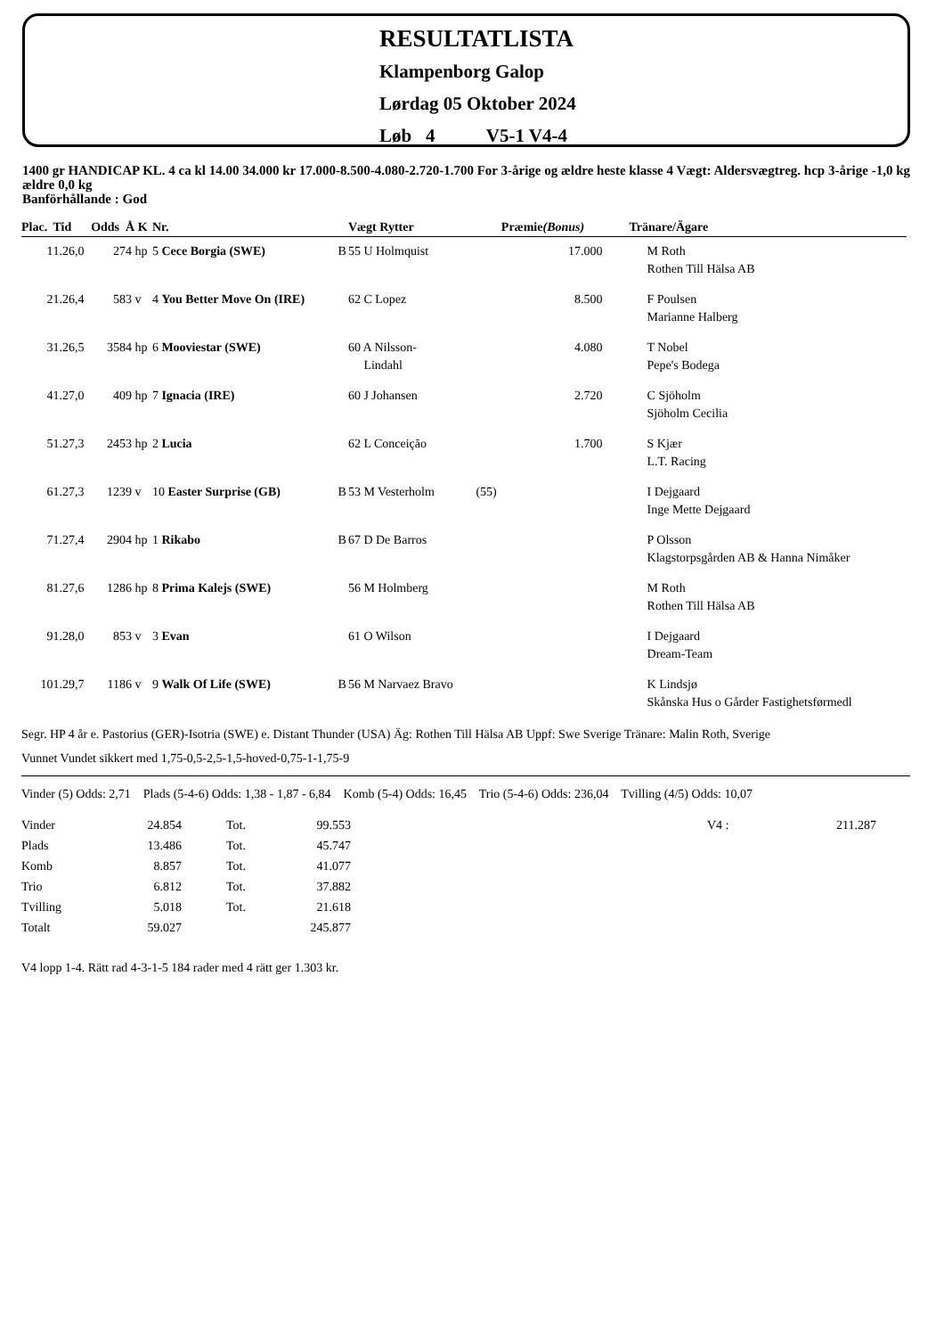RESULTATLISTA
Klampenborg Galop
Lørdag 05 Oktober 2024
Løb 4 V5-1 V4-4
1400 gr HANDICAP KL. 4 ca kl 14.00 34.000 kr 17.000-8.500-4.080-2.720-1.700 For 3-årige og ældre heste klasse 4 Vægt: Aldersvægtreg. hcp 3-årige -1,0 kg ældre 0,0 kg
Banförhållande : God
| Plac. | Tid | Odds | Å K | Nr. | | | Vægt Rytter | | Præmie (Bonus) | Tränare/Ägare |
| --- | --- | --- | --- | --- | --- | --- | --- | --- | --- | --- |
| 1 | 1.26,0 | 27 | 4 hp | 5 Cece Borgia (SWE) | B | | 55 U Holmquist | | 17.000 | M Roth Rothen Till Hälsa AB |
| 2 | 1.26,4 | 58 | 3 v | 4 You Better Move On (IRE) | | | 62 C Lopez | | 8.500 | F Poulsen Marianne Halberg |
| 3 | 1.26,5 | 358 | 4 hp | 6 Mooviestar (SWE) | | | 60 A Nilsson- Lindahl | | 4.080 | T Nobel Pepe's Bodega |
| 4 | 1.27,0 | 40 | 9 hp | 7 Ignacia (IRE) | | | 60 J Johansen | | 2.720 | C Sjöholm Sjöholm Cecilia |
| 5 | 1.27,3 | 245 | 3 hp | 2 Lucia | | | 62 L Conceição | | 1.700 | S Kjær L.T. Racing |
| 6 | 1.27,3 | 123 | 9 v | 10 Easter Surprise (GB) | B | | 53 M Vesterholm | (55) | | I Dejgaard Inge Mette Dejgaard |
| 7 | 1.27,4 | 290 | 4 hp | 1 Rikabo | B | | 67 D De Barros | | | P Olsson Klagstorpsgården AB & Hanna Nimåker |
| 8 | 1.27,6 | 128 | 6 hp | 8 Prima Kalejs (SWE) | | | 56 M Holmberg | | | M Roth Rothen Till Hälsa AB |
| 9 | 1.28,0 | 85 | 3 v | 3 Evan | | | 61 O Wilson | | | I Dejgaard Dream-Team |
| 10 | 1.29,7 | 118 | 6 v | 9 Walk Of Life (SWE) | B | | 56 M Narvaez Bravo | | | K Lindsjø Skånska Hus o Gårder Fastighetsførmedl |
Segr. HP 4 år e. Pastorius (GER)-Isotria (SWE) e. Distant Thunder (USA) Äg: Rothen Till Hälsa AB Uppf: Swe Sverige Tränare: Malin Roth, Sverige
Vunnet Vundet sikkert med 1,75-0,5-2,5-1,5-hoved-0,75-1-1,75-9
Vinder (5) Odds: 2,71 Plads (5-4-6) Odds: 1,38 - 1,87 - 6,84 Komb (5-4) Odds: 16,45 Trio (5-4-6) Odds: 236,04 Tvilling (4/5) Odds: 10,07
| Vinder | 24.854 | Tot. | 99.553 | V4 : | 211.287 |
| Plads | 13.486 | Tot. | 45.747 | | |
| Komb | 8.857 | Tot. | 41.077 | | |
| Trio | 6.812 | Tot. | 37.882 | | |
| Tvilling | 5.018 | Tot. | 21.618 | | |
| Totalt | 59.027 | | 245.877 | | |
V4 lopp 1-4. Rätt rad 4-3-1-5 184 rader med 4 rätt ger 1.303 kr.